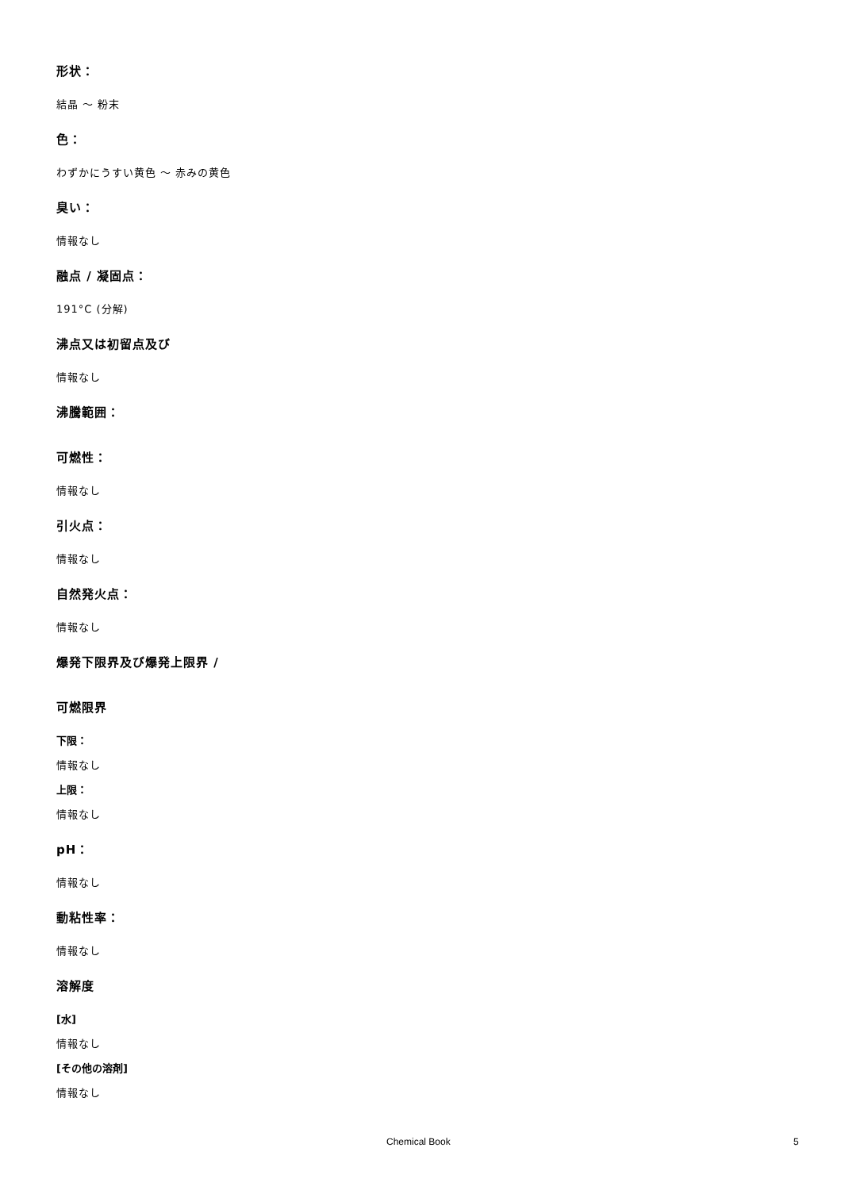形状：
結晶 ～ 粉末
色：
わずかにうすい黄色 ～ 赤みの黄色
臭い：
情報なし
融点 / 凝固点：
191°C (分解)
沸点又は初留点及び
情報なし
沸騰範囲：
可燃性：
情報なし
引火点：
情報なし
自然発火点：
情報なし
爆発下限界及び爆発上限界 /
可燃限界
下限：
情報なし
上限：
情報なし
pH：
情報なし
動粘性率：
情報なし
溶解度
[水]
情報なし
[その他の溶剤]
情報なし
Chemical Book 5